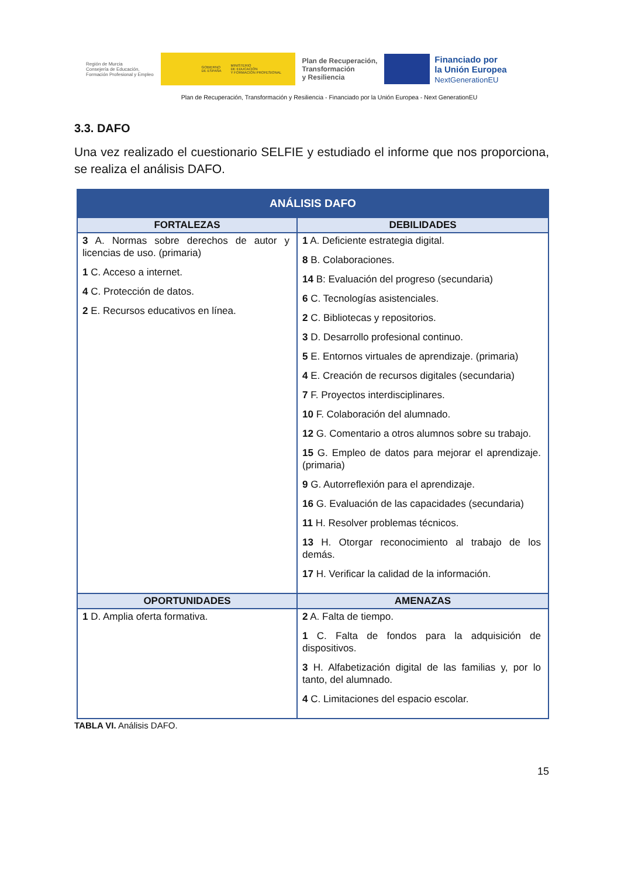Región de Murcia
Consejería de Educación,
Formación Profesional y Empleo
GOBIERNO
DE ESPAÑA MINISTERIO
DE EDUCACIÓN
Y FORMACIÓN PROFESIONAL
Plan de Recuperación,
Transformación
y Resiliencia
Financiado por
la Unión Europea
NextGenerationEU
Plan de Recuperación, Transformación y Resiliencia - Financiado por la Unión Europea - Next GenerationEU
3.3. DAFO
Una vez realizado el cuestionario SELFIE y estudiado el informe que nos proporciona, se realiza el análisis DAFO.
| ANÁLISIS DAFO | |
| --- | --- |
| FORTALEZAS | DEBILIDADES |
| 3 A. Normas sobre derechos de autor y licencias de uso. (primaria) 1 C. Acceso a internet. 4 C. Protección de datos. 2 E. Recursos educativos en línea. | 1 A. Deficiente estrategia digital. 8 B. Colaboraciones. 14 B: Evaluación del progreso (secundaria) 6 C. Tecnologías asistenciales. 2 C. Bibliotecas y repositorios. 3 D. Desarrollo profesional continuo. 5 E. Entornos virtuales de aprendizaje. (primaria) 4 E. Creación de recursos digitales (secundaria) 7 F. Proyectos interdisciplinares. 10 F. Colaboración del alumnado. 12 G. Comentario a otros alumnos sobre su trabajo. 15 G. Empleo de datos para mejorar el aprendizaje. (primaria) 9 G. Autorreflexión para el aprendizaje. 16 G. Evaluación de las capacidades (secundaria) 11 H. Resolver problemas técnicos. 13 H. Otorgar reconocimiento al trabajo de los demás. 17 H. Verificar la calidad de la información. |
| OPORTUNIDADES | AMENAZAS |
| 1 D. Amplia oferta formativa. | 2 A. Falta de tiempo. 1 C. Falta de fondos para la adquisición de dispositivos. 3 H. Alfabetización digital de las familias y, por lo tanto, del alumnado. 4 C. Limitaciones del espacio escolar. |
TABLA VI. Análisis DAFO.
15